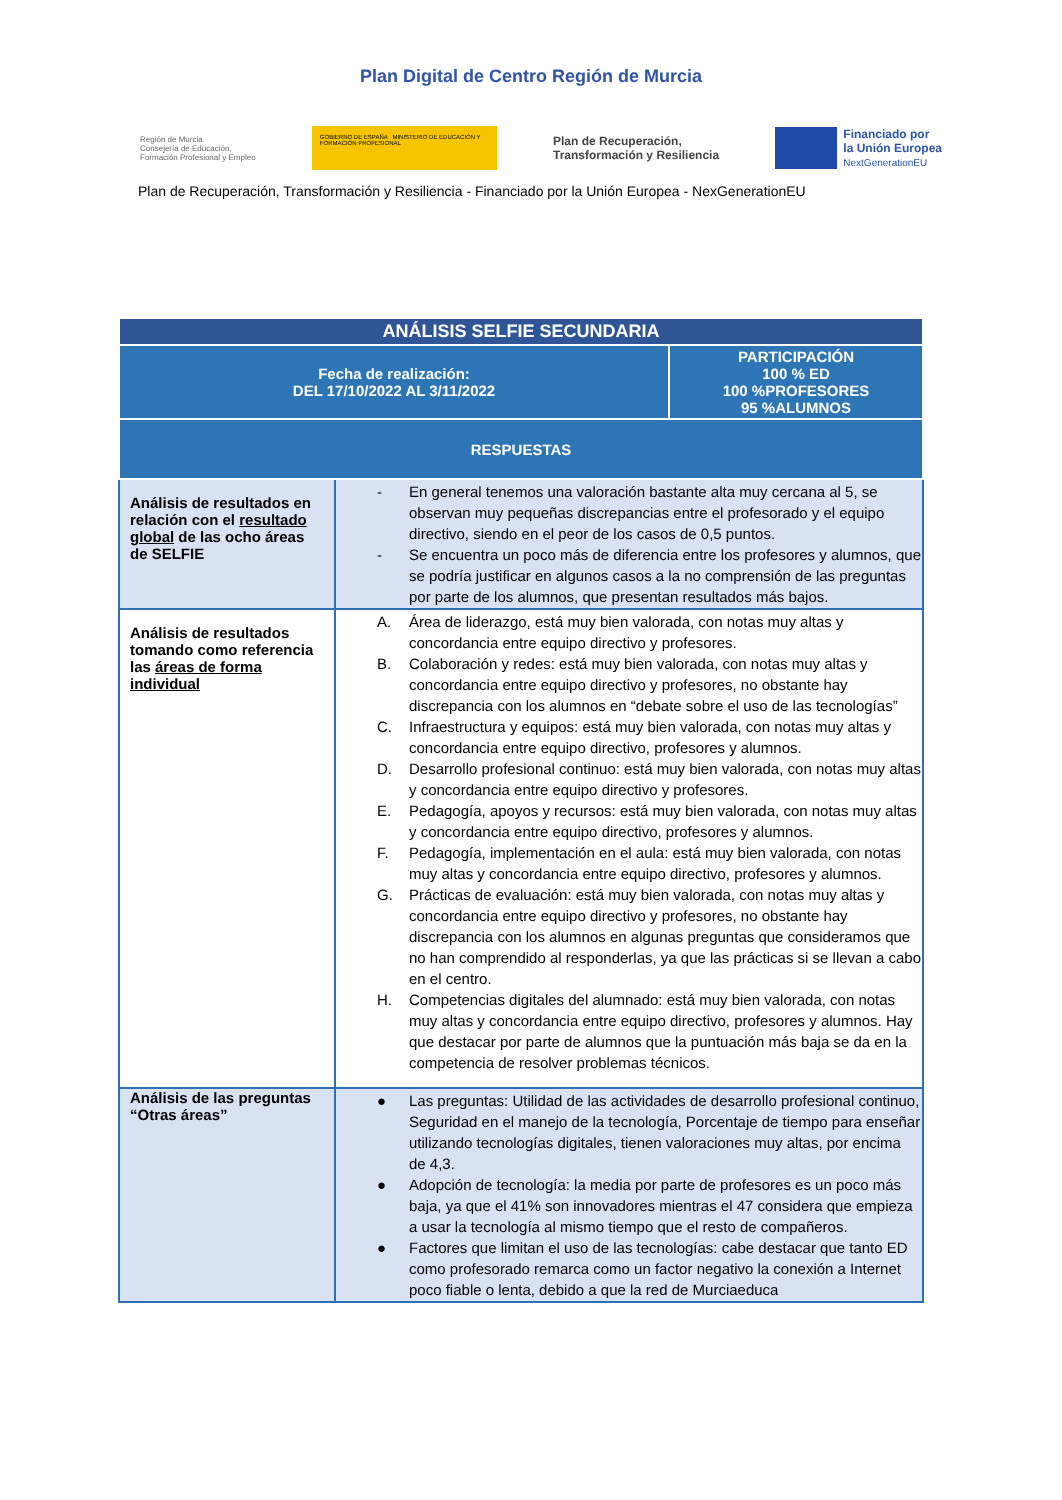Plan Digital de Centro Región de Murcia
Región de Murcia
Consejería de Educación,
Formación Profesional y Empleo
GOBIERNO DE ESPAÑA MINISTERIO DE EDUCACIÓN Y FORMACIÓN PROFESIONAL
Plan de Recuperación,
Transformación y Resiliencia
Financiado por
la Unión Europea
NextGenerationEU
Plan de Recuperación, Transformación y Resiliencia - Financiado por la Unión Europea - NexGenerationEU
| ANÁLISIS SELFIE SECUNDARIA | | |
| --- | --- | --- |
| Fecha de realización: DEL 17/10/2022 AL 3/11/2022 | | PARTICIPACIÓN 100 % ED 100 %PROFESORES 95 %ALUMNOS |
| RESPUESTAS | | |
| Análisis de resultados en relación con el resultado global de las ocho áreas de SELFIE | - En general tenemos una valoración bastante alta muy cercana al 5, se observan muy pequeñas discrepancias entre el profesorado y el equipo directivo, siendo en el peor de los casos de 0,5 puntos. - Se encuentra un poco más de diferencia entre los profesores y alumnos, que se podría justificar en algunos casos a la no comprensión de las preguntas por parte de los alumnos, que presentan resultados más bajos. | |
| Análisis de resultados tomando como referencia las áreas de forma individual | A. Área de liderazgo, está muy bien valorada, con notas muy altas y concordancia entre equipo directivo y profesores. B. Colaboración y redes: está muy bien valorada, con notas muy altas y concordancia entre equipo directivo y profesores, no obstante hay discrepancia con los alumnos en “debate sobre el uso de las tecnologías” C. Infraestructura y equipos: está muy bien valorada, con notas muy altas y concordancia entre equipo directivo, profesores y alumnos. D. Desarrollo profesional continuo: está muy bien valorada, con notas muy altas y concordancia entre equipo directivo y profesores. E. Pedagogía, apoyos y recursos: está muy bien valorada, con notas muy altas y concordancia entre equipo directivo, profesores y alumnos. F. Pedagogía, implementación en el aula: está muy bien valorada, con notas muy altas y concordancia entre equipo directivo, profesores y alumnos. G. Prácticas de evaluación: está muy bien valorada, con notas muy altas y concordancia entre equipo directivo y profesores, no obstante hay discrepancia con los alumnos en algunas preguntas que consideramos que no han comprendido al responderlas, ya que las prácticas si se llevan a cabo en el centro. H. Competencias digitales del alumnado: está muy bien valorada, con notas muy altas y concordancia entre equipo directivo, profesores y alumnos. Hay que destacar por parte de alumnos que la puntuación más baja se da en la competencia de resolver problemas técnicos. | |
| Análisis de las preguntas “Otras áreas” | ● Las preguntas: Utilidad de las actividades de desarrollo profesional continuo, Seguridad en el manejo de la tecnología, Porcentaje de tiempo para enseñar utilizando tecnologías digitales, tienen valoraciones muy altas, por encima de 4,3. ● Adopción de tecnología: la media por parte de profesores es un poco más baja, ya que el 41% son innovadores mientras el 47 considera que empieza a usar la tecnología al mismo tiempo que el resto de compañeros. ● Factores que limitan el uso de las tecnologías: cabe destacar que tanto ED como profesorado remarca como un factor negativo la conexión a Internet poco fiable o lenta, debido a que la red de Murciaeduca | |